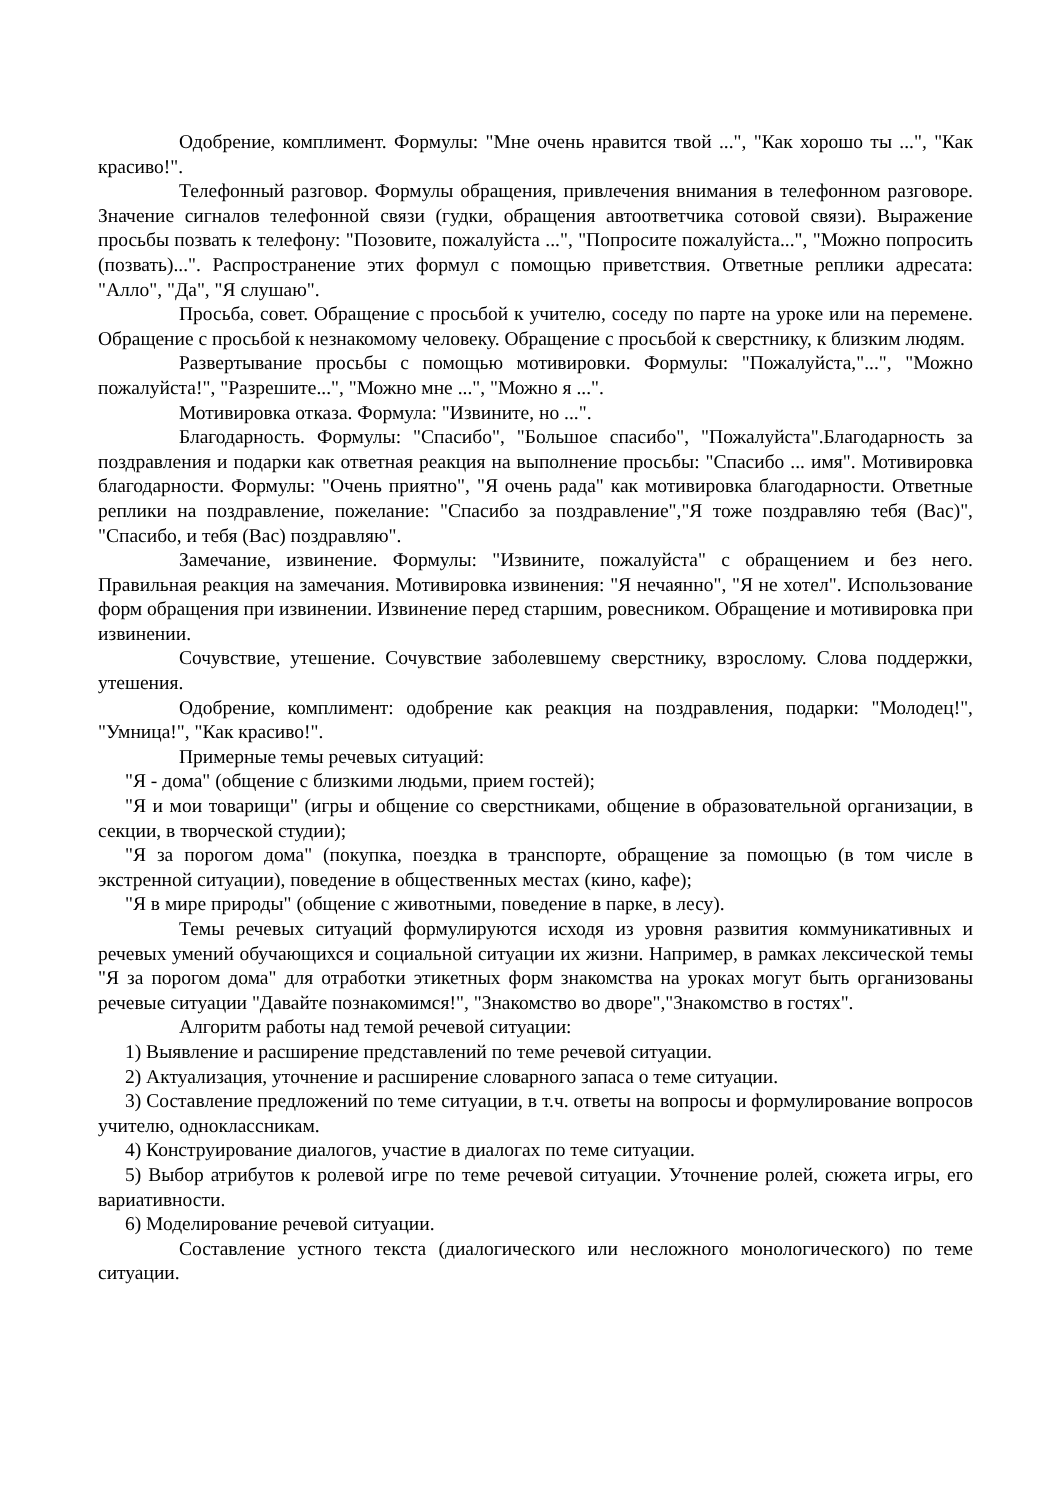Одобрение, комплимент. Формулы: "Мне очень нравится твой ...", "Как хорошо ты ...", "Как красиво!".
Телефонный разговор. Формулы обращения, привлечения внимания в телефонном разговоре. Значение сигналов телефонной связи (гудки, обращения автоответчика сотовой связи). Выражение просьбы позвать к телефону: "Позовите, пожалуйста ...", "Попросите пожалуйста...", "Можно попросить (позвать)...". Распространение этих формул с помощью приветствия. Ответные реплики адресата: "Алло", "Да", "Я слушаю".
Просьба, совет. Обращение с просьбой к учителю, соседу по парте на уроке или на перемене. Обращение с просьбой к незнакомому человеку. Обращение с просьбой к сверстнику, к близким людям.
Развертывание просьбы с помощью мотивировки. Формулы: "Пожалуйста,"...", "Можно пожалуйста!", "Разрешите...", "Можно мне ...", "Можно я ...".
Мотивировка отказа. Формула: "Извините, но ...".
Благодарность. Формулы: "Спасибо", "Большое спасибо", "Пожалуйста".Благодарность за поздравления и подарки как ответная реакция на выполнение просьбы: "Спасибо ... имя". Мотивировка благодарности. Формулы: "Очень приятно", "Я очень рада" как мотивировка благодарности. Ответные реплики на поздравление, пожелание: "Спасибо за поздравление","Я тоже поздравляю тебя (Вас)", "Спасибо, и тебя (Вас) поздравляю".
Замечание, извинение. Формулы: "Извините, пожалуйста" с обращением и без него. Правильная реакция на замечания. Мотивировка извинения: "Я нечаянно", "Я не хотел". Использование форм обращения при извинении. Извинение перед старшим, ровесником. Обращение и мотивировка при извинении.
Сочувствие, утешение. Сочувствие заболевшему сверстнику, взрослому. Слова поддержки, утешения.
Одобрение, комплимент: одобрение как реакция на поздравления, подарки: "Молодец!", "Умница!", "Как красиво!".
Примерные темы речевых ситуаций:
"Я - дома" (общение с близкими людьми, прием гостей);
"Я и мои товарищи" (игры и общение со сверстниками, общение в образовательной организации, в секции, в творческой студии);
"Я за порогом дома" (покупка, поездка в транспорте, обращение за помощью (в том числе в экстренной ситуации), поведение в общественных местах (кино, кафе);
"Я в мире природы" (общение с животными, поведение в парке, в лесу).
Темы речевых ситуаций формулируются исходя из уровня развития коммуникативных и речевых умений обучающихся и социальной ситуации их жизни. Например, в рамках лексической темы "Я за порогом дома" для отработки этикетных форм знакомства на уроках могут быть организованы речевые ситуации "Давайте познакомимся!", "Знакомство во дворе","Знакомство в гостях".
Алгоритм работы над темой речевой ситуации:
1) Выявление и расширение представлений по теме речевой ситуации.
2) Актуализация, уточнение и расширение словарного запаса о теме ситуации.
3) Составление предложений по теме ситуации, в т.ч. ответы на вопросы и формулирование вопросов учителю, одноклассникам.
4) Конструирование диалогов, участие в диалогах по теме ситуации.
5) Выбор атрибутов к ролевой игре по теме речевой ситуации. Уточнение ролей, сюжета игры, его вариативности.
6) Моделирование речевой ситуации.
Составление устного текста (диалогического или несложного монологического) по теме ситуации.